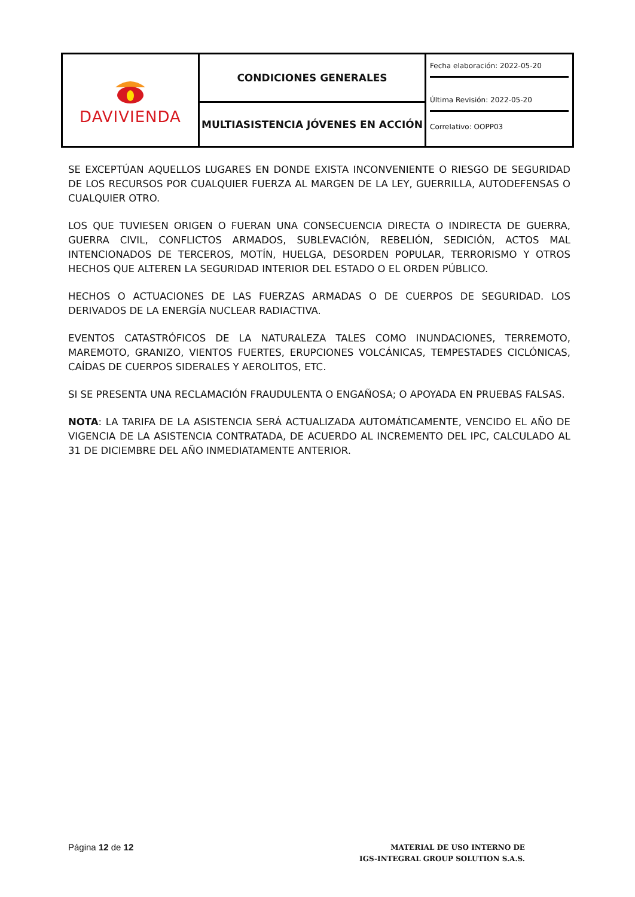| DAVIVIENDA | CONDICIONES GENERALES | Fecha elaboración: 2022-05-20 Última Revisión: 2022-05-20 Correlativo: OOPP03 |
| | MULTIASISTENCIA JÓVENES EN ACCIÓN | |
SE EXCEPTÚAN AQUELLOS LUGARES EN DONDE EXISTA INCONVENIENTE O RIESGO DE SEGURIDAD DE LOS RECURSOS POR CUALQUIER FUERZA AL MARGEN DE LA LEY, GUERRILLA, AUTODEFENSAS O CUALQUIER OTRO.
LOS QUE TUVIESEN ORIGEN O FUERAN UNA CONSECUENCIA DIRECTA O INDIRECTA DE GUERRA, GUERRA CIVIL, CONFLICTOS ARMADOS, SUBLEVACIÓN, REBELIÓN, SEDICIÓN, ACTOS MAL INTENCIONADOS DE TERCEROS, MOTÍN, HUELGA, DESORDEN POPULAR, TERRORISMO Y OTROS HECHOS QUE ALTEREN LA SEGURIDAD INTERIOR DEL ESTADO O EL ORDEN PÚBLICO.
HECHOS O ACTUACIONES DE LAS FUERZAS ARMADAS O DE CUERPOS DE SEGURIDAD. LOS DERIVADOS DE LA ENERGÍA NUCLEAR RADIACTIVA.
EVENTOS CATASTRÓFICOS DE LA NATURALEZA TALES COMO INUNDACIONES, TERREMOTO, MAREMOTO, GRANIZO, VIENTOS FUERTES, ERUPCIONES VOLCÁNICAS, TEMPESTADES CICLÓNICAS, CAÍDAS DE CUERPOS SIDERALES Y AEROLITOS, ETC.
SI SE PRESENTA UNA RECLAMACIÓN FRAUDULENTA O ENGAÑOSA; O APOYADA EN PRUEBAS FALSAS.
NOTA: LA TARIFA DE LA ASISTENCIA SERÁ ACTUALIZADA AUTOMÁTICAMENTE, VENCIDO EL AÑO DE VIGENCIA DE LA ASISTENCIA CONTRATADA, DE ACUERDO AL INCREMENTO DEL IPC, CALCULADO AL 31 DE DICIEMBRE DEL AÑO INMEDIATAMENTE ANTERIOR.
Página 12 de 12
MATERIAL DE USO INTERNO DE
IGS-INTEGRAL GROUP SOLUTION S.A.S.